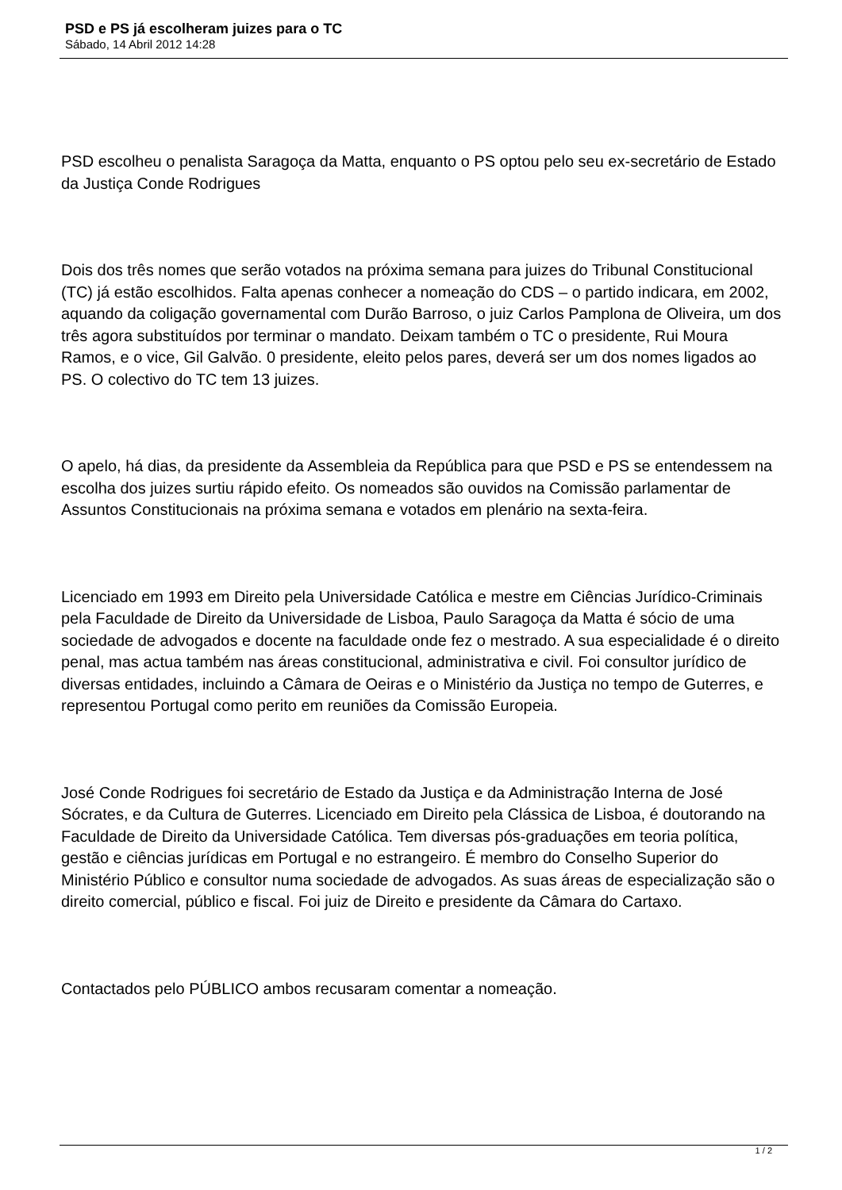PSD e PS já escolheram juizes para o TC
Sábado, 14 Abril 2012 14:28
PSD escolheu o penalista Saragoça da Matta, enquanto o PS optou pelo seu ex-secretário de Estado da Justiça Conde Rodrigues
Dois dos três nomes que serão votados na próxima semana para juizes do Tribunal Constitucional (TC) já estão escolhidos. Falta apenas conhecer a nomeação do CDS – o partido indicara, em 2002, aquando da coligação governamental com Durão Barroso, o juiz Carlos Pamplona de Oliveira, um dos três agora substituídos por terminar o mandato. Deixam também o TC o presidente, Rui Moura Ramos, e o vice, Gil Galvão. 0 presidente, eleito pelos pares, deverá ser um dos nomes ligados ao PS. O colectivo do TC tem 13 juizes.
O apelo, há dias, da presidente da Assembleia da República para que PSD e PS se entendessem na escolha dos juizes surtiu rápido efeito. Os nomeados são ouvidos na Comissão parlamentar de Assuntos Constitucionais na próxima semana e votados em plenário na sexta-feira.
Licenciado em 1993 em Direito pela Universidade Católica e mestre em Ciências Jurídico-Criminais pela Faculdade de Direito da Universidade de Lisboa, Paulo Saragoça da Matta é sócio de uma sociedade de advogados e docente na faculdade onde fez o mestrado. A sua especialidade é o direito penal, mas actua também nas áreas constitucional, administrativa e civil. Foi consultor jurídico de diversas entidades, incluindo a Câmara de Oeiras e o Ministério da Justiça no tempo de Guterres, e representou Portugal como perito em reuniões da Comissão Europeia.
José Conde Rodrigues foi secretário de Estado da Justiça e da Administração Interna de José Sócrates, e da Cultura de Guterres. Licenciado em Direito pela Clássica de Lisboa, é doutorando na Faculdade de Direito da Universidade Católica. Tem diversas pós-graduações em teoria política, gestão e ciências jurídicas em Portugal e no estrangeiro. É membro do Conselho Superior do Ministério Público e consultor numa sociedade de advogados. As suas áreas de especialização são o direito comercial, público e fiscal. Foi juiz de Direito e presidente da Câmara do Cartaxo.
Contactados pelo PÚBLICO ambos recusaram comentar a nomeação.
1 / 2